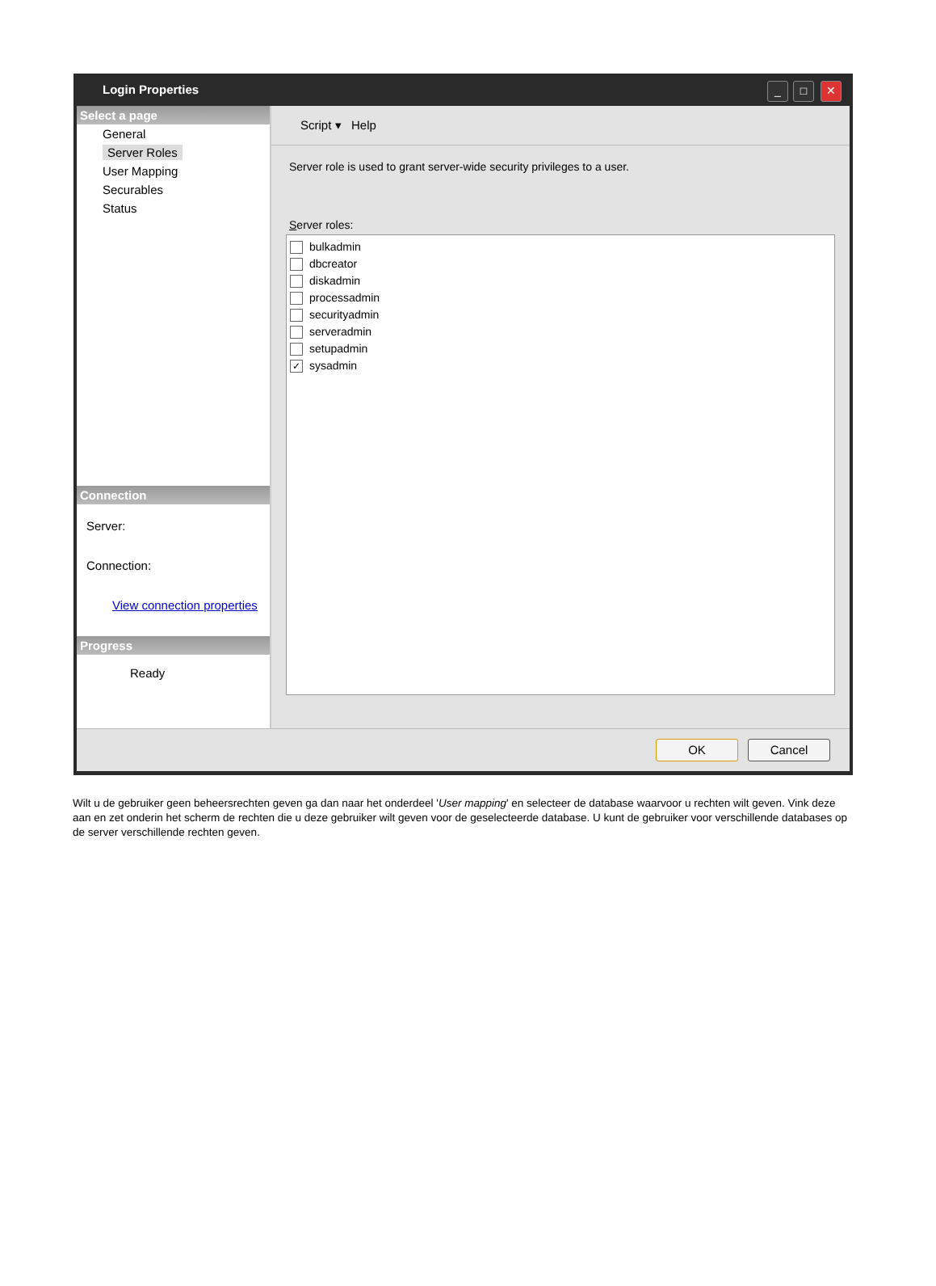Login Properties
_ □ ✕
Select a page
General
Server Roles
User Mapping
Securables
Status
Connection
Server:
Connection:
View connection properties
Progress
Ready
Script ▾ Help
Server role is used to grant server-wide security privileges to a user.
Server roles:
bulkadmin
dbcreator
diskadmin
processadmin
securityadmin
serveradmin
setupadmin
✓ sysadmin
OK Cancel
Wilt u de gebruiker geen beheersrechten geven ga dan naar het onderdeel 'User mapping' en selecteer de database waarvoor u rechten wilt geven. Vink deze aan en zet onderin het scherm de rechten die u deze gebruiker wilt geven voor de geselecteerde database. U kunt de gebruiker voor verschillende databases op de server verschillende rechten geven.